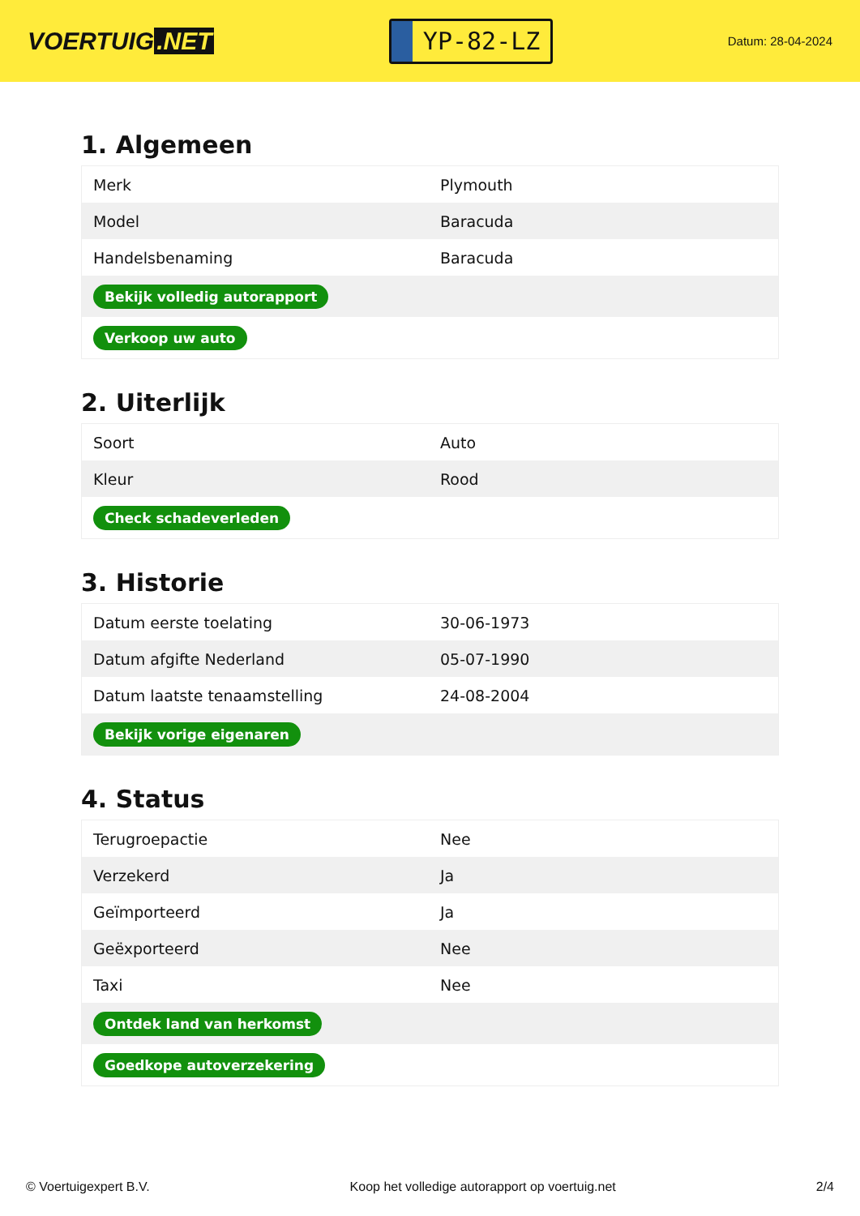VOERTUIG.NET
YP-82-LZ
Datum: 28-04-2024
1. Algemeen
| Merk | Plymouth |
| Model | Baracuda |
| Handelsbenaming | Baracuda |
| Bekijk volledig autorapport | |
| Verkoop uw auto | |
2. Uiterlijk
| Soort | Auto |
| Kleur | Rood |
| Check schadeverleden | |
3. Historie
| Datum eerste toelating | 30-06-1973 |
| Datum afgifte Nederland | 05-07-1990 |
| Datum laatste tenaamstelling | 24-08-2004 |
| Bekijk vorige eigenaren | |
4. Status
| Terugroepactie | Nee |
| Verzekerd | Ja |
| Geïmporteerd | Ja |
| Geëxporteerd | Nee |
| Taxi | Nee |
| Ontdek land van herkomst | |
| Goedkope autoverzekering | |
© Voertuigexpert B.V. Koop het volledige autorapport op voertuig.net 2/4